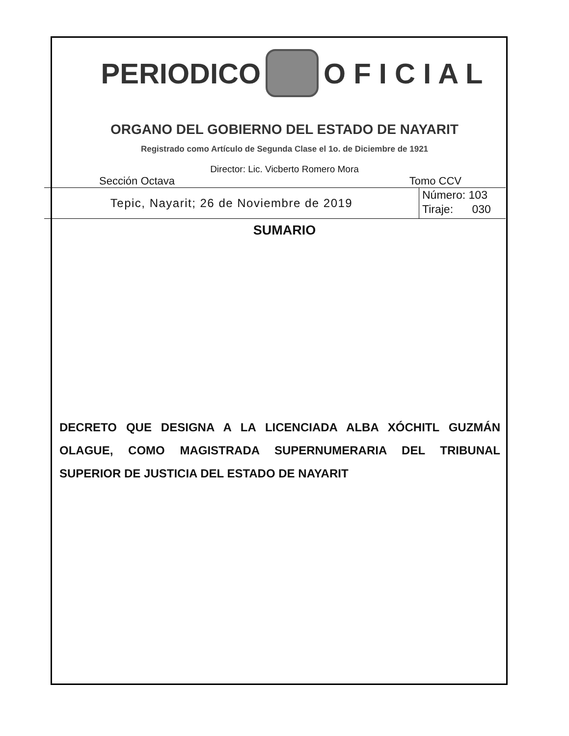PERIODICO O F I C I A L
ORGANO DEL GOBIERNO DEL ESTADO DE NAYARIT
Registrado como Artículo de Segunda Clase el 1o. de Diciembre de 1921
Director: Lic. Vicberto Romero Mora
Sección Octava Tomo CCV
Tepic, Nayarit; 26 de Noviembre de 2019
Número: 103
Tiraje: 030
SUMARIO
DECRETO QUE DESIGNA A LA LICENCIADA ALBA XÓCHITL GUZMÁN OLAGUE, COMO MAGISTRADA SUPERNUMERARIA DEL TRIBUNAL SUPERIOR DE JUSTICIA DEL ESTADO DE NAYARIT